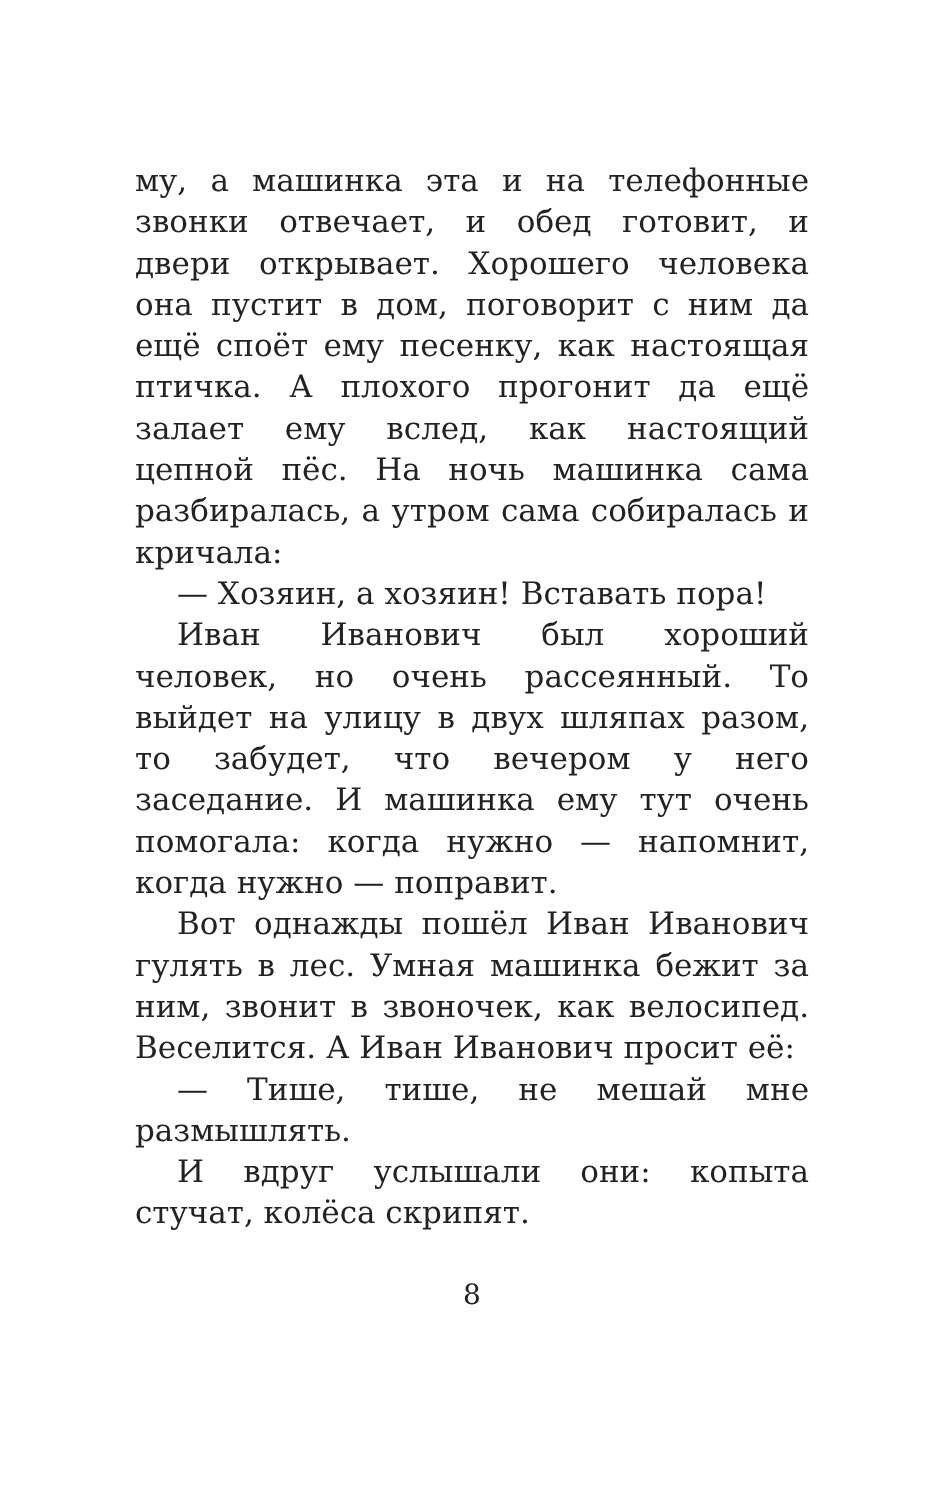му, а машинка эта и на телефонные звонки отвечает, и обед готовит, и двери открывает. Хорошего человека она пустит в дом, поговорит с ним да ещё споёт ему песенку, как настоящая птичка. А плохого прогонит да ещё залает ему вслед, как настоящий цепной пёс. На ночь машинка сама разбиралась, а утром сама собиралась и кричала:
— Хозяин, а хозяин! Вставать пора!
Иван Иванович был хороший человек, но очень рассеянный. То выйдет на улицу в двух шляпах разом, то забудет, что вечером у него заседание. И машинка ему тут очень помогала: когда нужно — напомнит, когда нужно — поправит.
Вот однажды пошёл Иван Иванович гулять в лес. Умная машинка бежит за ним, звонит в звоночек, как велосипед. Веселится. А Иван Иванович просит её:
— Тише, тише, не мешай мне размышлять.
И вдруг услышали они: копыта стучат, колёса скрипят.
8